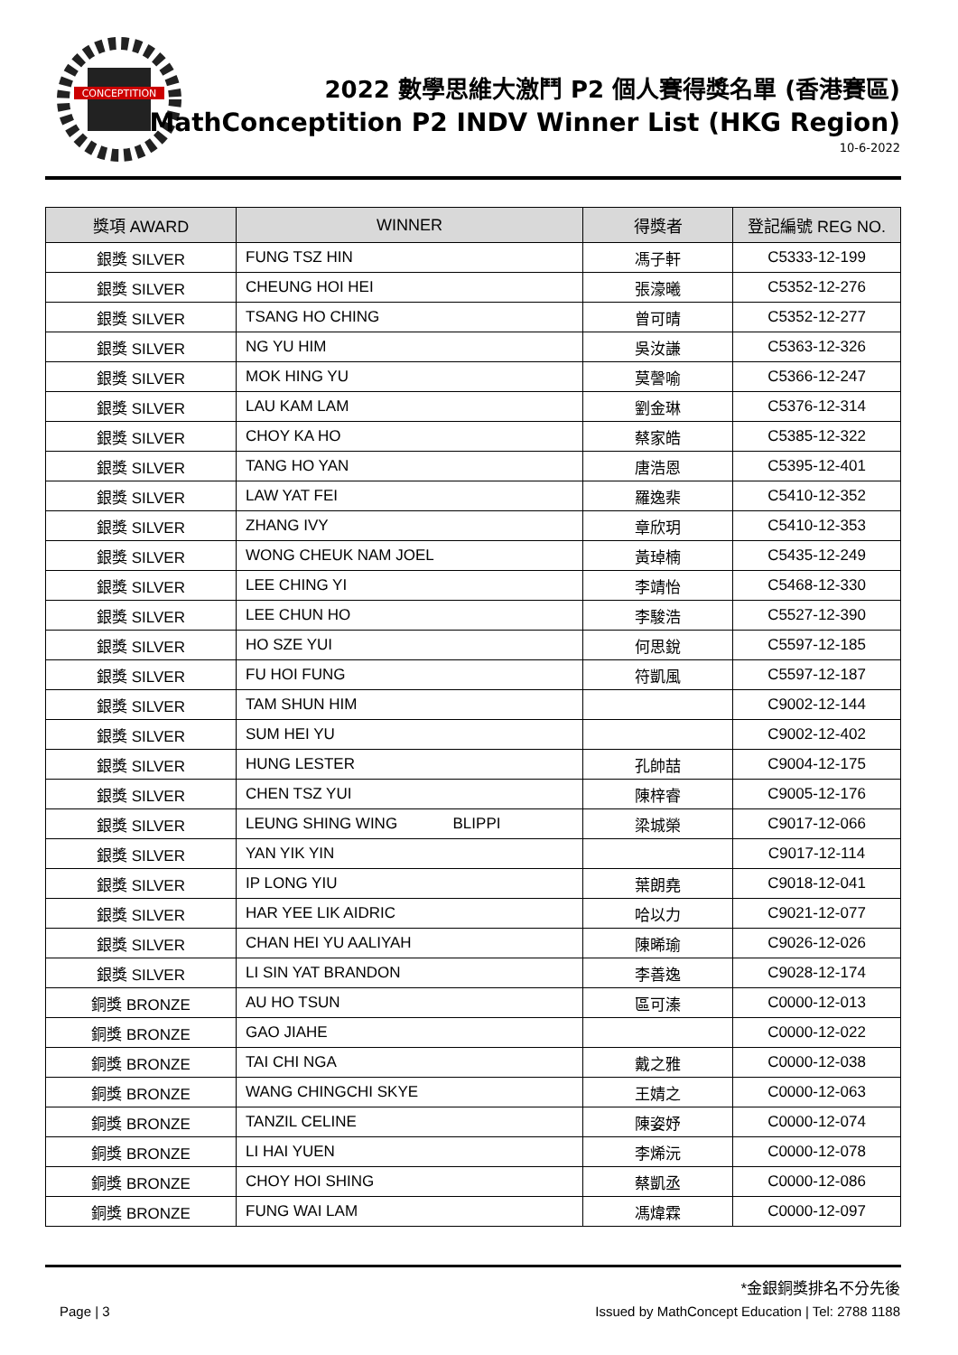CONCEPTITION
2022 數學思維大激鬥 P2 個人賽得獎名單 (香港賽區)
MathConceptition P2 INDV Winner List (HKG Region)
10-6-2022
| 獎項 AWARD | WINNER | 得獎者 | 登記編號 REG NO. |
| --- | --- | --- | --- |
| 銀獎 SILVER | FUNG TSZ HIN | 馮子軒 | C5333-12-199 |
| 銀獎 SILVER | CHEUNG HOI HEI | 張濠曦 | C5352-12-276 |
| 銀獎 SILVER | TSANG HO CHING | 曾可晴 | C5352-12-277 |
| 銀獎 SILVER | NG YU HIM | 吳汝謙 | C5363-12-326 |
| 銀獎 SILVER | MOK HING YU | 莫謦喻 | C5366-12-247 |
| 銀獎 SILVER | LAU KAM LAM | 劉金琳 | C5376-12-314 |
| 銀獎 SILVER | CHOY KA HO | 蔡家皓 | C5385-12-322 |
| 銀獎 SILVER | TANG HO YAN | 唐浩恩 | C5395-12-401 |
| 銀獎 SILVER | LAW YAT FEI | 羅逸棐 | C5410-12-352 |
| 銀獎 SILVER | ZHANG IVY | 章欣玥 | C5410-12-353 |
| 銀獎 SILVER | WONG CHEUK NAM JOEL | 黃琸楠 | C5435-12-249 |
| 銀獎 SILVER | LEE CHING YI | 李靖怡 | C5468-12-330 |
| 銀獎 SILVER | LEE CHUN HO | 李駿浩 | C5527-12-390 |
| 銀獎 SILVER | HO SZE YUI | 何思銳 | C5597-12-185 |
| 銀獎 SILVER | FU HOI FUNG | 符凱風 | C5597-12-187 |
| 銀獎 SILVER | TAM SHUN HIM | | C9002-12-144 |
| 銀獎 SILVER | SUM HEI YU | | C9002-12-402 |
| 銀獎 SILVER | HUNG LESTER | 孔帥喆 | C9004-12-175 |
| 銀獎 SILVER | CHEN TSZ YUI | 陳梓睿 | C9005-12-176 |
| 銀獎 SILVER | LEUNG SHING WING BLIPPI | 梁城榮 | C9017-12-066 |
| 銀獎 SILVER | YAN YIK YIN | | C9017-12-114 |
| 銀獎 SILVER | IP LONG YIU | 葉朗堯 | C9018-12-041 |
| 銀獎 SILVER | HAR YEE LIK AIDRIC | 哈以力 | C9021-12-077 |
| 銀獎 SILVER | CHAN HEI YU AALIYAH | 陳晞瑜 | C9026-12-026 |
| 銀獎 SILVER | LI SIN YAT BRANDON | 李善逸 | C9028-12-174 |
| 銅獎 BRONZE | AU HO TSUN | 區可溱 | C0000-12-013 |
| 銅獎 BRONZE | GAO JIAHE | | C0000-12-022 |
| 銅獎 BRONZE | TAI CHI NGA | 戴之雅 | C0000-12-038 |
| 銅獎 BRONZE | WANG CHINGCHI SKYE | 王婧之 | C0000-12-063 |
| 銅獎 BRONZE | TANZIL CELINE | 陳姿妤 | C0000-12-074 |
| 銅獎 BRONZE | LI HAI YUEN | 李烯沅 | C0000-12-078 |
| 銅獎 BRONZE | CHOY HOI SHING | 蔡凱丞 | C0000-12-086 |
| 銅獎 BRONZE | FUNG WAI LAM | 馮煒霖 | C0000-12-097 |
*金銀銅獎排名不分先後
Page | 3 Issued by MathConcept Education | Tel: 2788 1188